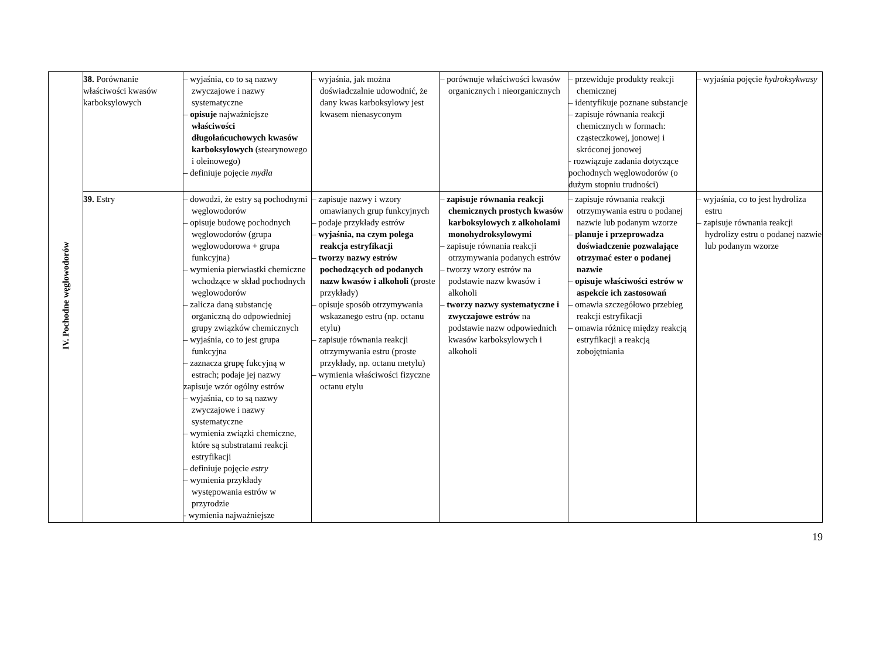| IV. Pochodne węglowodorów | 38. Porównanie właściwości kwasów karboksylowych | – wyjaśnia, co to są nazwy zwyczajowe i nazwy systematyczne – opisuje najważniejsze właściwości długołańcuchowych kwasów karboksylowych (stearynowego i oleinowego) – definiuje pojęcie mydła | – wyjaśnia, jak można doświadczalnie udowodnić, że dany kwas karboksylowy jest kwasem nienasyconym | – porównuje właściwości kwasów organicznych i nieorganicznych | – przewiduje produkty reakcji chemicznej – identyfikuje poznane substancje – zapisuje równania reakcji chemicznych w formach: cząsteczkowej, jonowej i skróconej jonowej - rozwiązuje zadania dotyczące pochodnych węglowodorów (o dużym stopniu trudności) | – wyjaśnia pojęcie hydroksykwasy |
| | 39. Estry | – dowodzi, że estry są pochodnymi węglowodorów – opisuje budowę pochodnych węglowodorów (grupa węglowodorowa + grupa funkcyjna) – wymienia pierwiastki chemiczne wchodzące w skład pochodnych węglowodorów – zalicza daną substancję organiczną do odpowiedniej grupy związków chemicznych – wyjaśnia, co to jest grupa funkcyjna – zaznacza grupę fukcyjną w estrach; podaje jej nazwy zapisuje wzór ogólny estrów – wyjaśnia, co to są nazwy zwyczajowe i nazwy systematyczne – wymienia związki chemiczne, które są substratami reakcji estryfikacji – definiuje pojęcie estry – wymienia przykłady występowania estrów w przyrodzie - wymienia najważniejsze | – zapisuje nazwy i wzory omawianych grup funkcyjnych – podaje przykłady estrów – wyjaśnia, na czym polega reakcja estryfikacji – tworzy nazwy estrów pochodzących od podanych nazw kwasów i alkoholi (proste przykłady) – opisuje sposób otrzymywania wskazanego estru (np. octanu etylu) – zapisuje równania reakcji otrzymywania estru (proste przykłady, np. octanu metylu) – wymienia właściwości fizyczne octanu etylu | – zapisuje równania reakcji chemicznych prostych kwasów karboksylowych z alkoholami monohydroksylowymi – zapisuje równania reakcji otrzymywania podanych estrów – tworzy wzory estrów na podstawie nazw kwasów i alkoholi – tworzy nazwy systematyczne i zwyczajowe estrów na podstawie nazw odpowiednich kwasów karboksylowych i alkoholi | – zapisuje równania reakcji otrzymywania estru o podanej nazwie lub podanym wzorze – planuje i przeprowadza doświadczenie pozwalające otrzymać ester o podanej nazwie – opisuje właściwości estrów w aspekcie ich zastosowań – omawia szczegółowo przebieg reakcji estryfikacji – omawia różnicę między reakcją estryfikacji a reakcją zobojętniania | – wyjaśnia, co to jest hydroliza estru – zapisuje równania reakcji hydrolizy estru o podanej nazwie lub podanym wzorze |
19